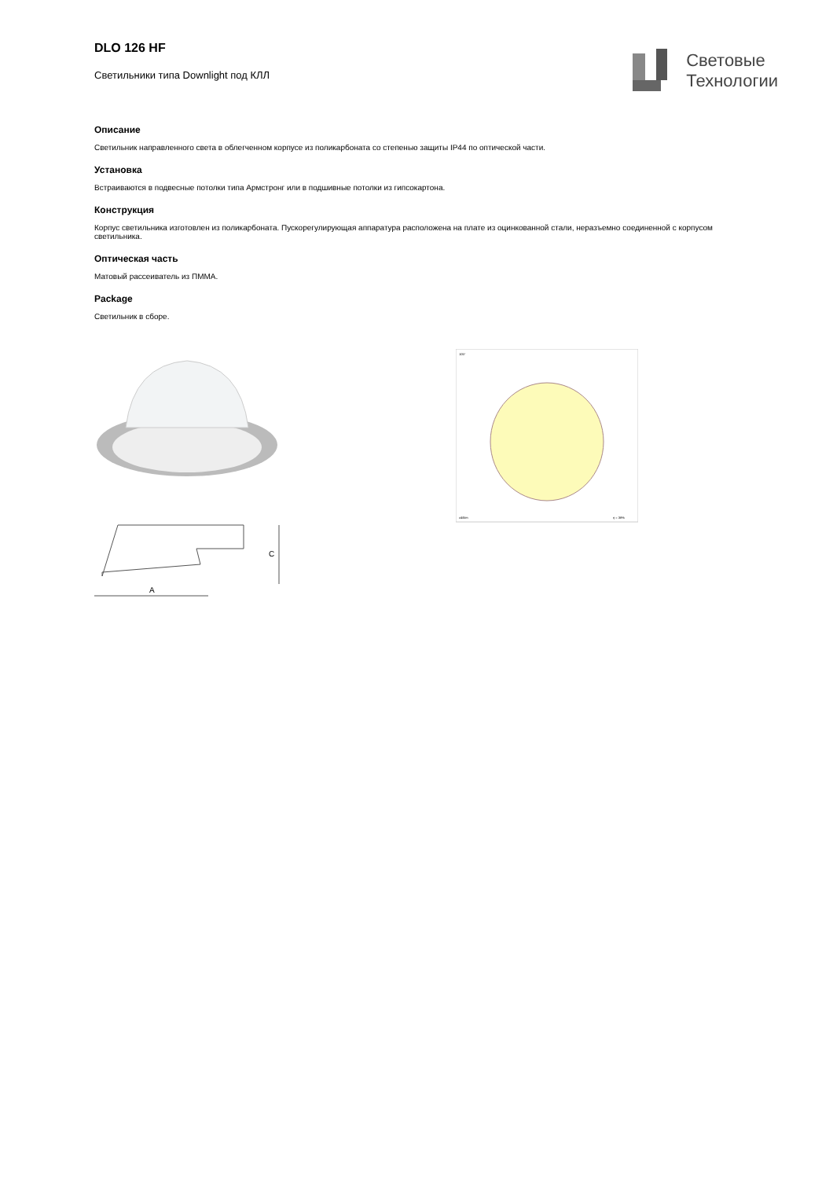DLO 126 HF
Светильники типа Downlight под КЛЛ
Световые
Технологии
Описание
Светильник направленного света в облегченном корпусе из поликарбоната со степенью защиты IP44 по оптической части.
Установка
Встраиваются в подвесные потолки типа Армстронг или в подшивные потолки из гипсокартона.
Конструкция
Корпус светильника изготовлен из поликарбоната. Пускорегулирующая аппаратура расположена на плате из оцинкованной стали, неразъемно соединенной с корпусом светильника.
Оптическая часть
Матовый рассеиватель из ПММА.
Package
Светильник в сборе.
A
C
105°
cd/klm
η = 38%